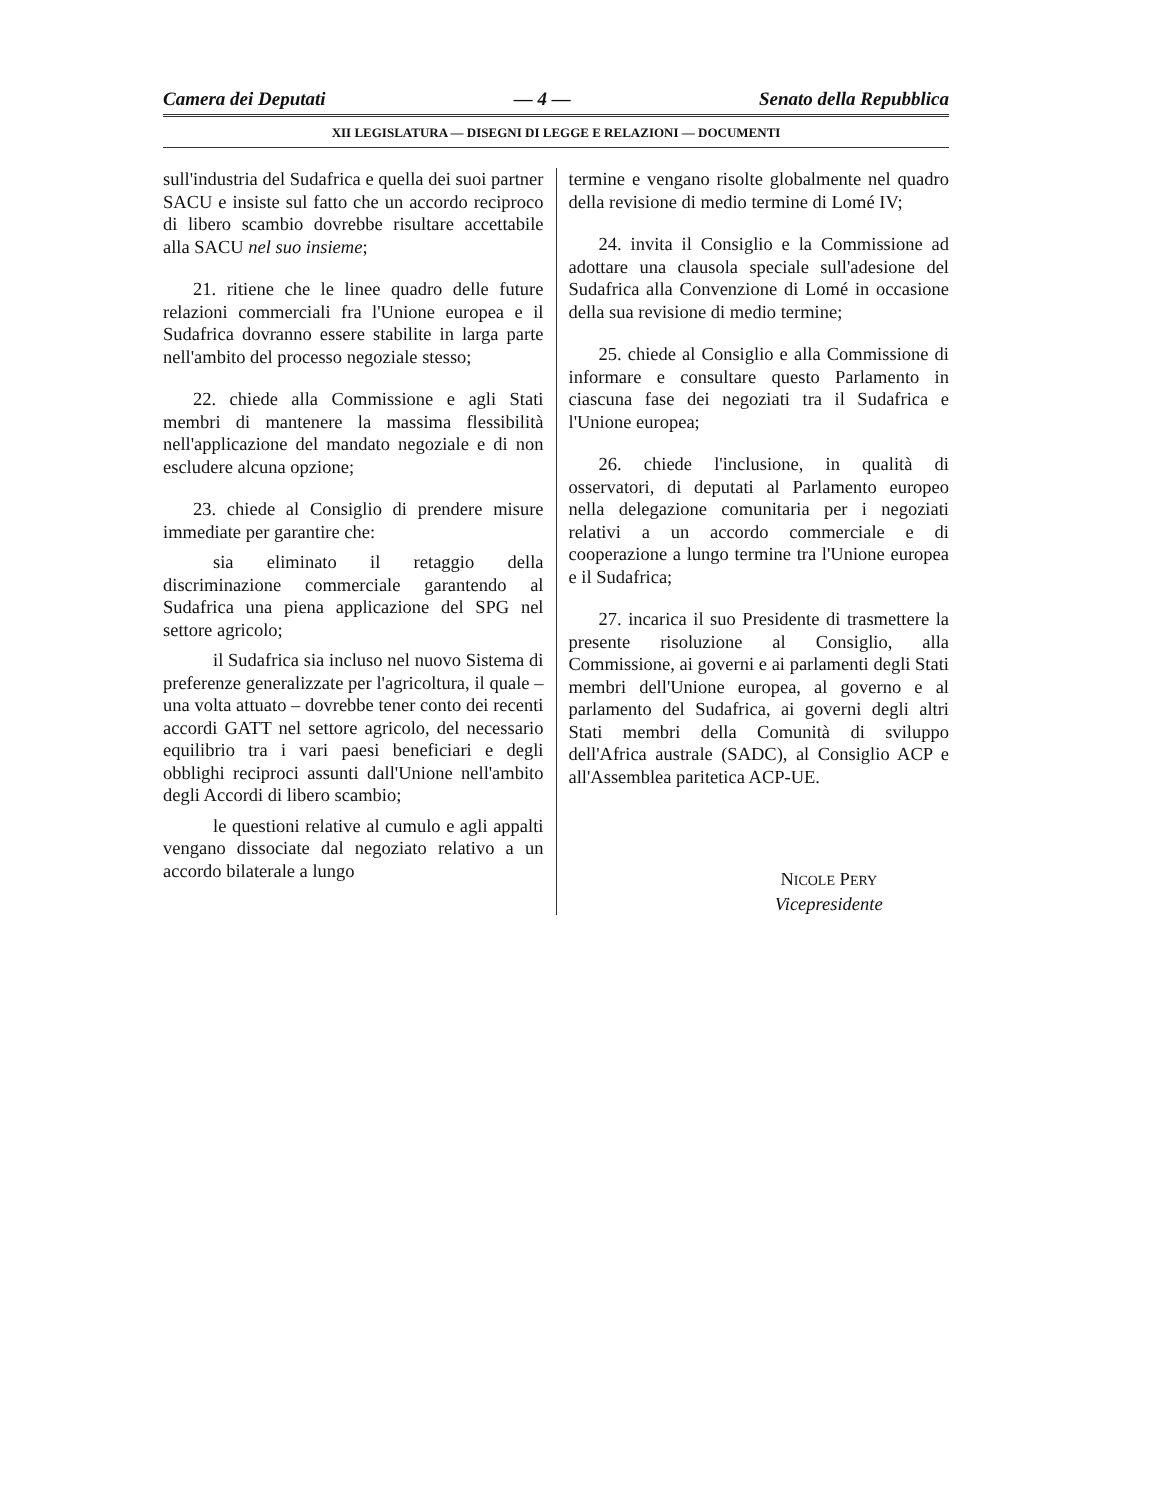Camera dei Deputati — 4 — Senato della Repubblica
XII LEGISLATURA — DISEGNI DI LEGGE E RELAZIONI — DOCUMENTI
sull'industria del Sudafrica e quella dei suoi partner SACU e insiste sul fatto che un accordo reciproco di libero scambio dovrebbe risultare accettabile alla SACU nel suo insieme;
21. ritiene che le linee quadro delle future relazioni commerciali fra l'Unione europea e il Sudafrica dovranno essere stabilite in larga parte nell'ambito del processo negoziale stesso;
22. chiede alla Commissione e agli Stati membri di mantenere la massima flessibilità nell'applicazione del mandato negoziale e di non escludere alcuna opzione;
23. chiede al Consiglio di prendere misure immediate per garantire che:
sia eliminato il retaggio della discriminazione commerciale garantendo al Sudafrica una piena applicazione del SPG nel settore agricolo;
il Sudafrica sia incluso nel nuovo Sistema di preferenze generalizzate per l'agricoltura, il quale – una volta attuato – dovrebbe tener conto dei recenti accordi GATT nel settore agricolo, del necessario equilibrio tra i vari paesi beneficiari e degli obblighi reciproci assunti dall'Unione nell'ambito degli Accordi di libero scambio;
le questioni relative al cumulo e agli appalti vengano dissociate dal negoziato relativo a un accordo bilaterale a lungo
termine e vengano risolte globalmente nel quadro della revisione di medio termine di Lomé IV;
24. invita il Consiglio e la Commissione ad adottare una clausola speciale sull'adesione del Sudafrica alla Convenzione di Lomé in occasione della sua revisione di medio termine;
25. chiede al Consiglio e alla Commissione di informare e consultare questo Parlamento in ciascuna fase dei negoziati tra il Sudafrica e l'Unione europea;
26. chiede l'inclusione, in qualità di osservatori, di deputati al Parlamento europeo nella delegazione comunitaria per i negoziati relativi a un accordo commerciale e di cooperazione a lungo termine tra l'Unione europea e il Sudafrica;
27. incarica il suo Presidente di trasmettere la presente risoluzione al Consiglio, alla Commissione, ai governi e ai parlamenti degli Stati membri dell'Unione europea, al governo e al parlamento del Sudafrica, ai governi degli altri Stati membri della Comunità di sviluppo dell'Africa australe (SADC), al Consiglio ACP e all'Assemblea paritetica ACP-UE.
NICOLE PERY
Vicepresidente